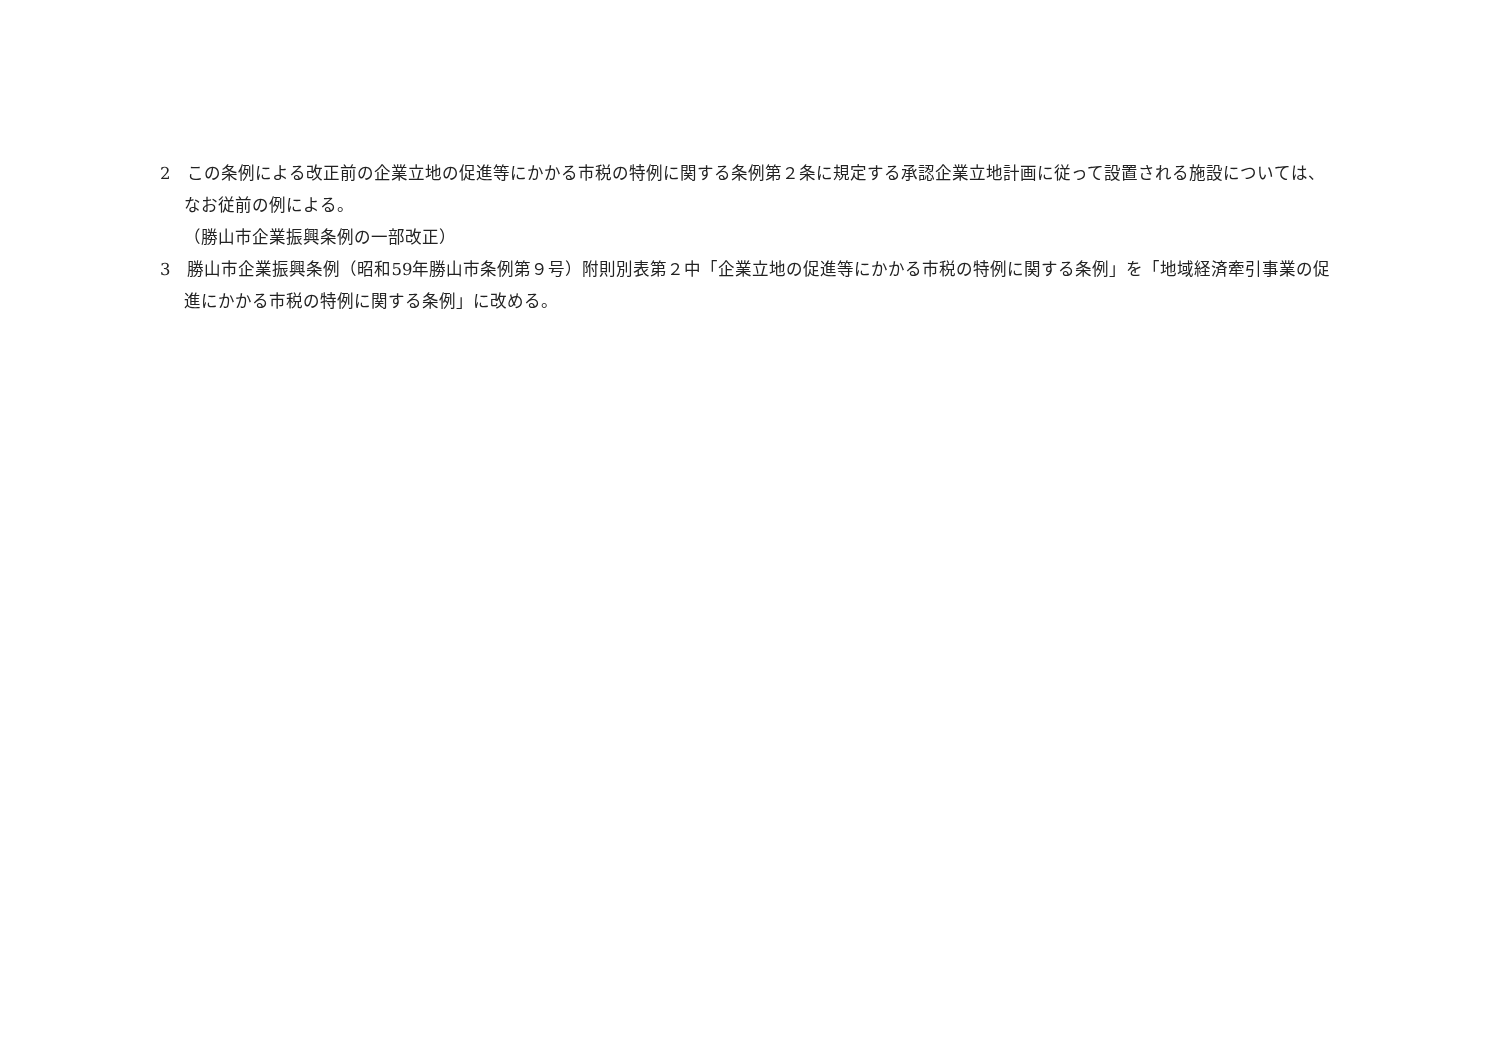2　この条例による改正前の企業立地の促進等にかかる市税の特例に関する条例第２条に規定する承認企業立地計画に従って設置される施設については、なお従前の例による。
（勝山市企業振興条例の一部改正）
3　勝山市企業振興条例（昭和59年勝山市条例第９号）附則別表第２中「企業立地の促進等にかかる市税の特例に関する条例」を「地域経済牽引事業の促進にかかる市税の特例に関する条例」に改める。